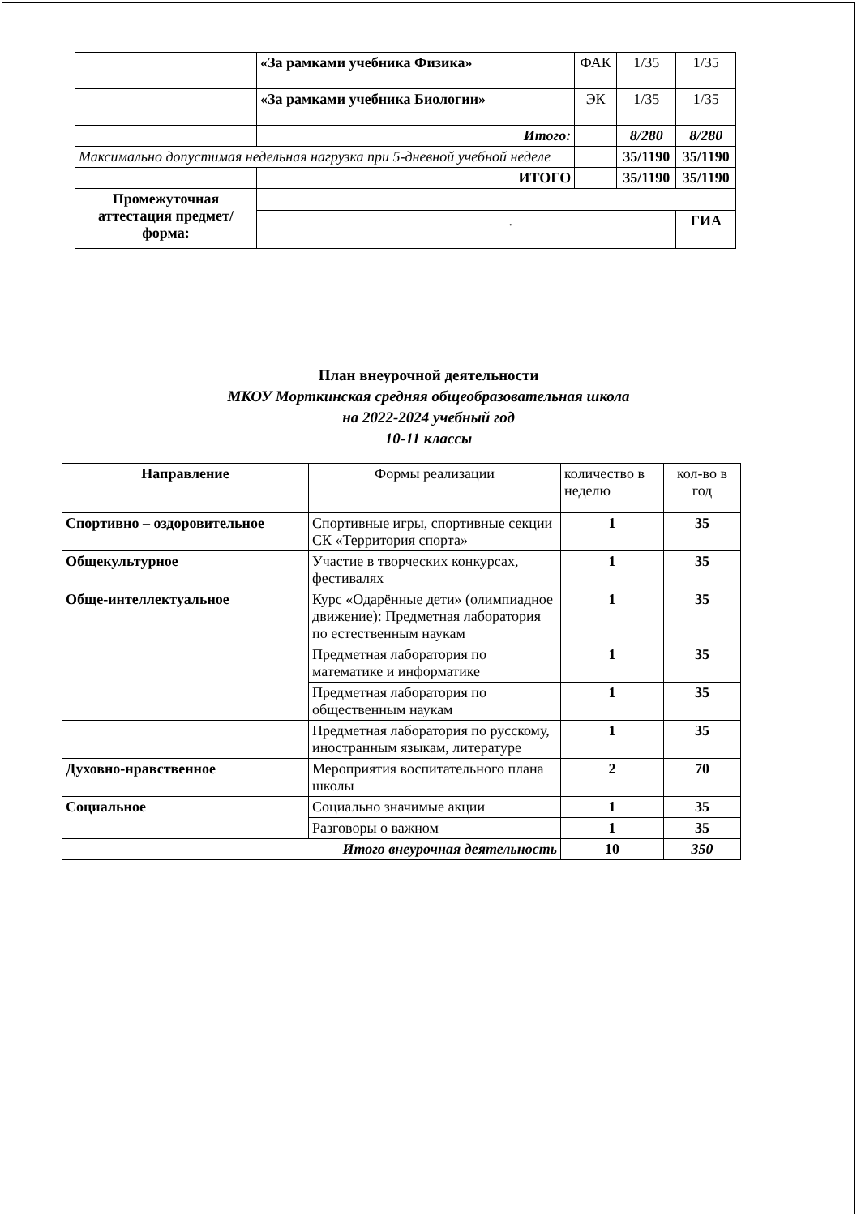| | «За рамками учебника Физика» | | ФАК | 1/35 | 1/35 |
| | «За рамками учебника Биологии» | | ЭК | 1/35 | 1/35 |
| | Итого: | | | 8/280 | 8/280 |
| Максимально допустимая недельная нагрузка при 5-дневной учебной неделе | | | | 35/1190 | 35/1190 |
| | ИТОГО | | | 35/1190 | 35/1190 |
| Промежуточная аттестация предмет/форма: | | | | | |
| | | . | | | ГИА |
План внеурочной деятельности
МКОУ Морткинская средняя общеобразовательная школа
на 2022-2024 учебный год
10-11 классы
| Направление | Формы реализации | количество в неделю | кол-во в год |
| --- | --- | --- | --- |
| Спортивно – оздоровительное | Спортивные игры, спортивные секции СК «Территория спорта» | 1 | 35 |
| Общекультурное | Участие в творческих конкурсах, фестивалях | 1 | 35 |
| Обще-интеллектуальное | Курс «Одарённые дети» (олимпиадное движение): Предметная лаборатория по естественным наукам | 1 | 35 |
| | Предметная лаборатория по математике и информатике | 1 | 35 |
| | Предметная лаборатория по общественным наукам | 1 | 35 |
| | Предметная лаборатория по русскому, иностранным языкам, литературе | 1 | 35 |
| Духовно-нравственное | Мероприятия воспитательного плана школы | 2 | 70 |
| Социальное | Социально значимые акции | 1 | 35 |
| | Разговоры о важном | 1 | 35 |
| Итого внеурочная деятельность | | 10 | 350 |